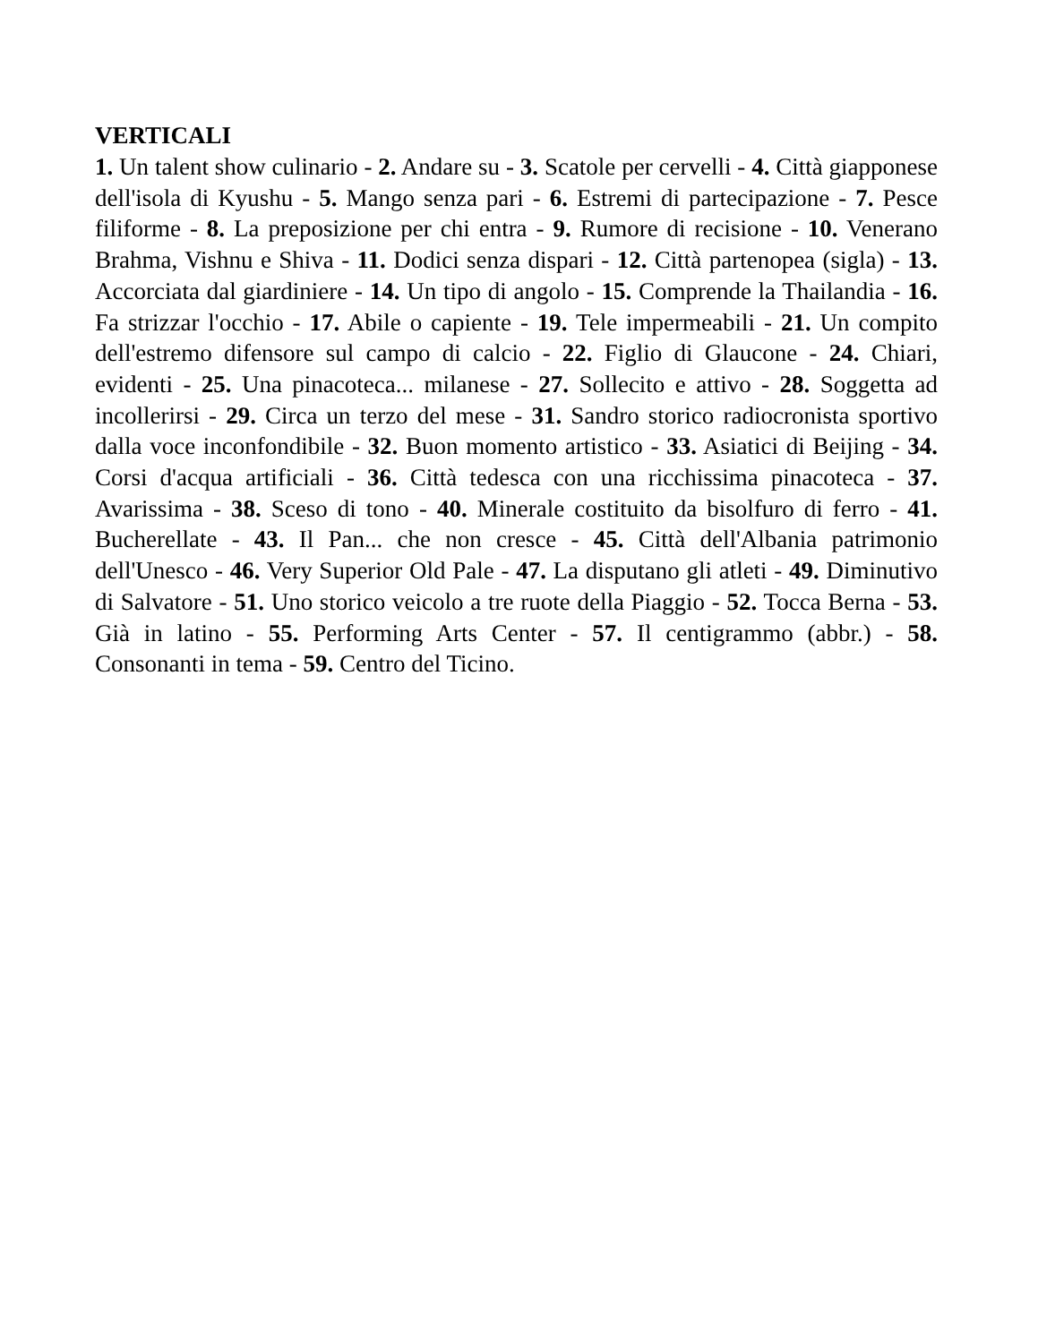VERTICALI
1. Un talent show culinario - 2. Andare su - 3. Scatole per cervelli - 4. Città giapponese dell'isola di Kyushu - 5. Mango senza pari - 6. Estremi di partecipazione - 7. Pesce filiforme - 8. La preposizione per chi entra - 9. Rumore di recisione - 10. Venerano Brahma, Vishnu e Shiva - 11. Dodici senza dispari - 12. Città partenopea (sigla) - 13. Accorciata dal giardiniere - 14. Un tipo di angolo - 15. Comprende la Thailandia - 16. Fa strizzar l'occhio - 17. Abile o capiente - 19. Tele impermeabili - 21. Un compito dell'estremo difensore sul campo di calcio - 22. Figlio di Glaucone - 24. Chiari, evidenti - 25. Una pinacoteca... milanese - 27. Sollecito e attivo - 28. Soggetta ad incollerirsi - 29. Circa un terzo del mese - 31. Sandro storico radiocronista sportivo dalla voce inconfondibile - 32. Buon momento artistico - 33. Asiatici di Beijing - 34. Corsi d'acqua artificiali - 36. Città tedesca con una ricchissima pinacoteca - 37. Avarissima - 38. Sceso di tono - 40. Minerale costituito da bisolfuro di ferro - 41. Bucherellate - 43. Il Pan... che non cresce - 45. Città dell'Albania patrimonio dell'Unesco - 46. Very Superior Old Pale - 47. La disputano gli atleti - 49. Diminutivo di Salvatore - 51. Uno storico veicolo a tre ruote della Piaggio - 52. Tocca Berna - 53. Già in latino - 55. Performing Arts Center - 57. Il centigrammo (abbr.) - 58. Consonanti in tema - 59. Centro del Ticino.